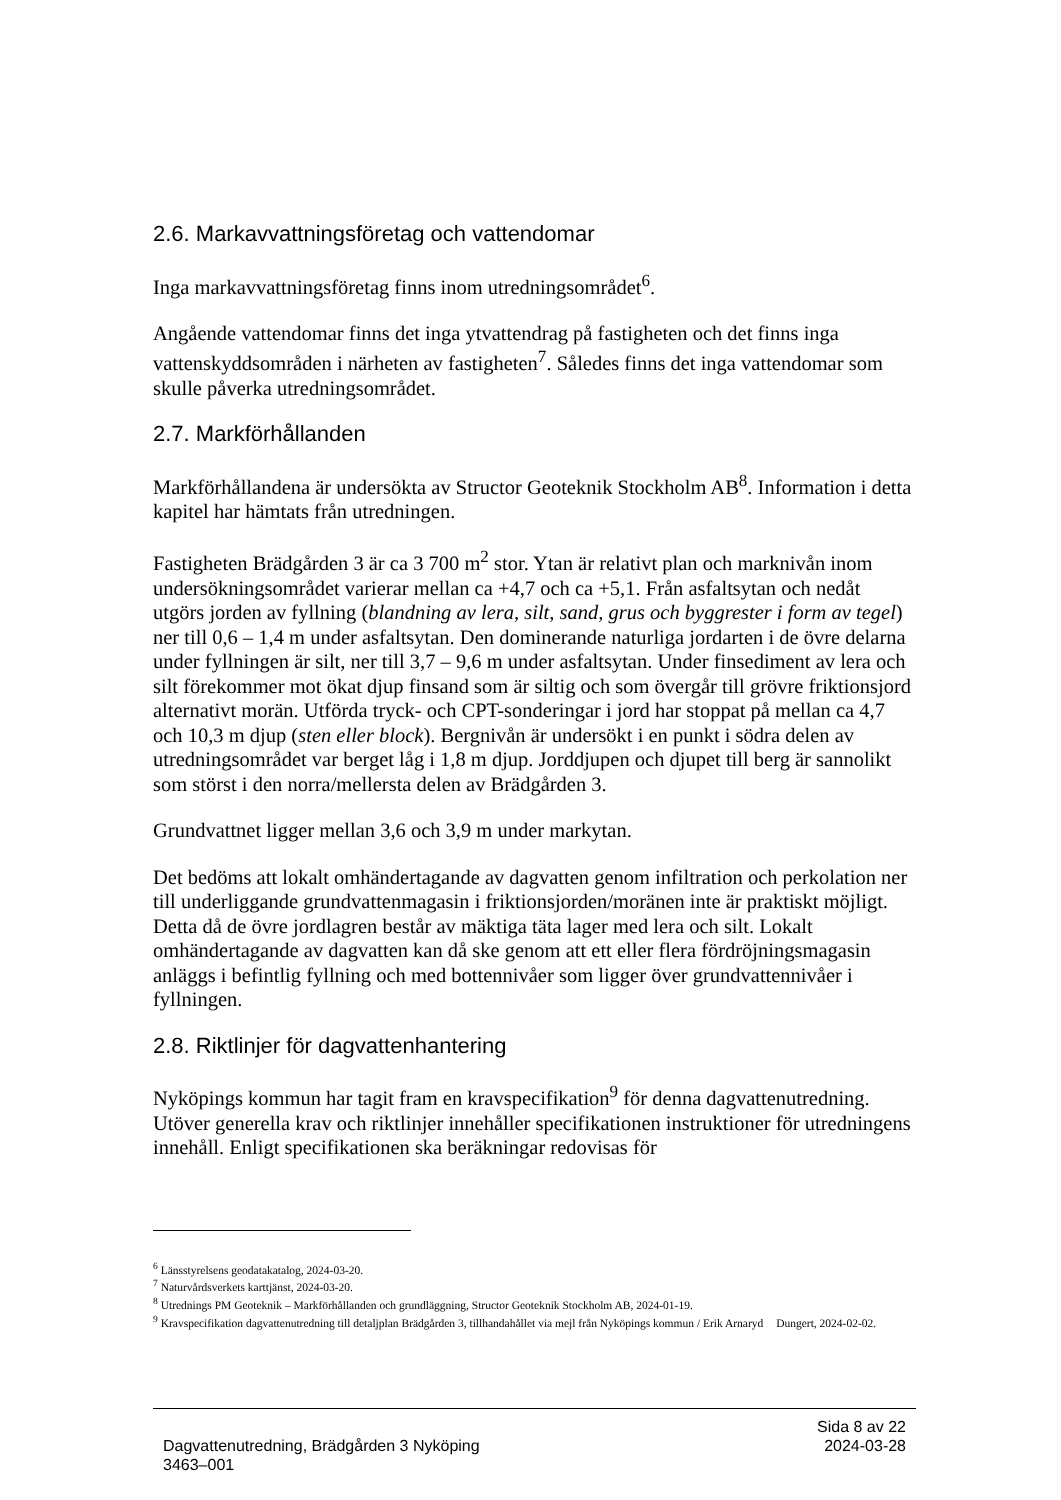2.6. Markavvattningsföretag och vattendomar
Inga markavvattningsföretag finns inom utredningsområdet<sup>6</sup>.
Angående vattendomar finns det inga ytvattendrag på fastigheten och det finns inga vattenskyddsområden i närheten av fastigheten<sup>7</sup>. Således finns det inga vattendomar som skulle påverka utredningsområdet.
2.7. Markförhållanden
Markförhållandena är undersökta av Structor Geoteknik Stockholm AB<sup>8</sup>. Information i detta kapitel har hämtats från utredningen.
Fastigheten Brädgården 3 är ca 3 700 m<sup>2</sup> stor. Ytan är relativt plan och marknivån inom undersökningsområdet varierar mellan ca +4,7 och ca +5,1. Från asfaltsytan och nedåt utgörs jorden av fyllning (blandning av lera, silt, sand, grus och byggrester i form av tegel) ner till 0,6 – 1,4 m under asfaltsytan. Den dominerande naturliga jordarten i de övre delarna under fyllningen är silt, ner till 3,7 – 9,6 m under asfaltsytan. Under finsediment av lera och silt förekommer mot ökat djup finsand som är siltig och som övergår till grövre friktionsjord alternativt morän. Utförda tryck- och CPT-sonderingar i jord har stoppat på mellan ca 4,7 och 10,3 m djup (sten eller block). Bergnivån är undersökt i en punkt i södra delen av utredningsområdet var berget låg i 1,8 m djup. Jorddjupen och djupet till berg är sannolikt som störst i den norra/mellersta delen av Brädgården 3.
Grundvattnet ligger mellan 3,6 och 3,9 m under markytan.
Det bedöms att lokalt omhändertagande av dagvatten genom infiltration och perkolation ner till underliggande grundvattenmagasin i friktionsjorden/moränen inte är praktiskt möjligt. Detta då de övre jordlagren består av mäktiga täta lager med lera och silt. Lokalt omhändertagande av dagvatten kan då ske genom att ett eller flera fördröjningsmagasin anläggs i befintlig fyllning och med bottennivåer som ligger över grundvattennivåer i fyllningen.
2.8. Riktlinjer för dagvattenhantering
Nyköpings kommun har tagit fram en kravspecifikation<sup>9</sup> för denna dagvattenutredning. Utöver generella krav och riktlinjer innehåller specifikationen instruktioner för utredningens innehåll. Enligt specifikationen ska beräkningar redovisas för
<sup>6</sup> Länsstyrelsens geodatakatalog, 2024-03-20.
<sup>7</sup> Naturvårdsverkets karttjänst, 2024-03-20.
<sup>8</sup> Utrednings PM Geoteknik – Markförhållanden och grundläggning, Structor Geoteknik Stockholm AB, 2024-01-19.
<sup>9</sup> Kravspecifikation dagvattenutredning till detaljplan Brädgården 3, tillhandahållet via mejl från Nyköpings kommun / Erik Arnaryd Dungert, 2024-02-02.
Sida 8 av 22
Dagvattenutredning, Brädgården 3 Nyköping 2024-03-28
3463–001